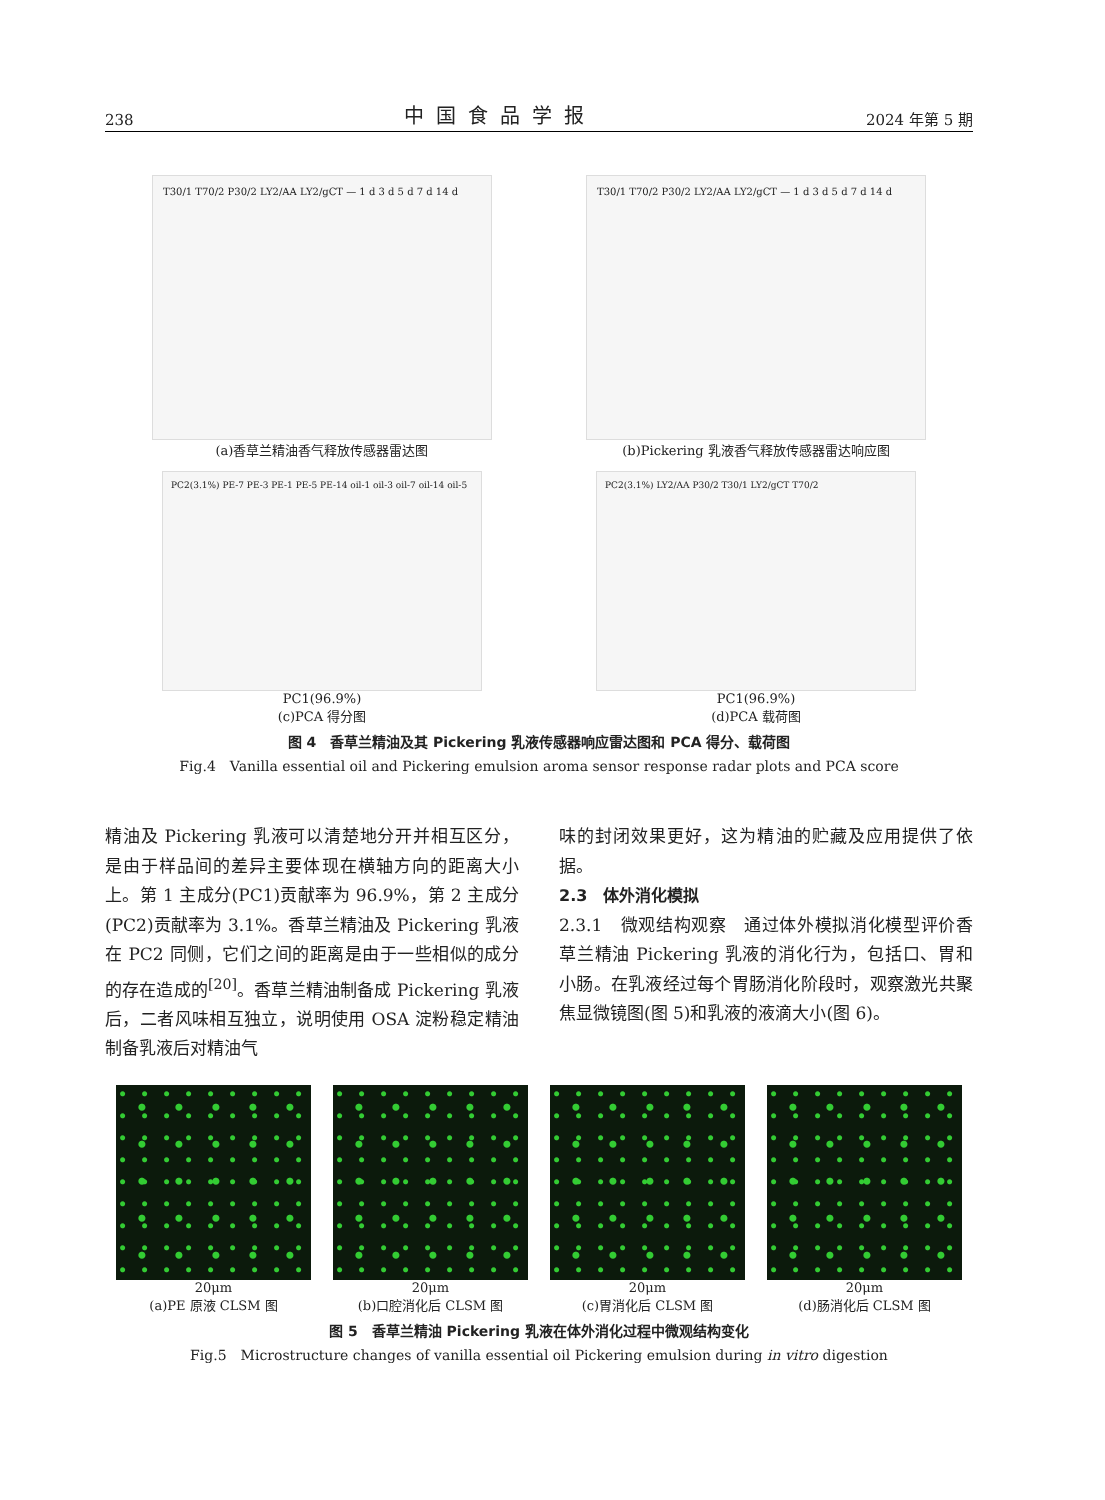238 中国食品学报 2024 年第 5 期
T30/1 T70/2 P30/2 LY2/AA LY2/gCT — 1 d 3 d 5 d 7 d 14 d
(a)香草兰精油香气释放传感器雷达图
T30/1 T70/2 P30/2 LY2/AA LY2/gCT — 1 d 3 d 5 d 7 d 14 d
(b)Pickering 乳液香气释放传感器雷达响应图
PC2(3.1%) PE-7 PE-3 PE-1 PE-5 PE-14 oil-1 oil-3 oil-7 oil-14 oil-5
PC1(96.9%)
(c)PCA 得分图
PC2(3.1%) LY2/AA P30/2 T30/1 LY2/gCT T70/2
PC1(96.9%)
(d)PCA 载荷图
图 4　香草兰精油及其 Pickering 乳液传感器响应雷达图和 PCA 得分、载荷图
Fig.4　Vanilla essential oil and Pickering emulsion aroma sensor response radar plots and PCA score
精油及 Pickering 乳液可以清楚地分开并相互区分，是由于样品间的差异主要体现在横轴方向的距离大小上。第 1 主成分(PC1)贡献率为 96.9%，第 2 主成分(PC2)贡献率为 3.1%。香草兰精油及 Pickering 乳液在 PC2 同侧，它们之间的距离是由于一些相似的成分的存在造成的<sup>[20]</sup>。香草兰精油制备成 Pickering 乳液后，二者风味相互独立，说明使用 OSA 淀粉稳定精油制备乳液后对精油气
味的封闭效果更好，这为精油的贮藏及应用提供了依据。
2.3　体外消化模拟
2.3.1　微观结构观察　通过体外模拟消化模型评价香草兰精油 Pickering 乳液的消化行为，包括口、胃和小肠。在乳液经过每个胃肠消化阶段时，观察激光共聚焦显微镜图(图 5)和乳液的液滴大小(图 6)。
20μm
(a)PE 原液 CLSM 图
20μm
(b)口腔消化后 CLSM 图
20μm
(c)胃消化后 CLSM 图
20μm
(d)肠消化后 CLSM 图
图 5　香草兰精油 Pickering 乳液在体外消化过程中微观结构变化
Fig.5　Microstructure changes of vanilla essential oil Pickering emulsion during in vitro digestion